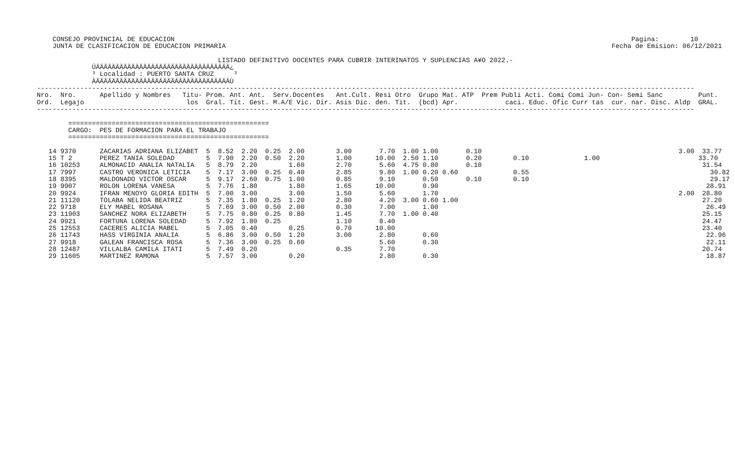CONSEJO PROVINCIAL DE EDUCACION                                                                                                                    Pagina:        10
    JUNTA DE CLASIFICACION DE EDUCACION PRIMARIA                                                                                                  Fecha de Emision: 06/12/2021

                                              LISTADO DEFINITIVO DOCENTES PARA CUBRIR INTERINATOS Y SUPLENCIAS A¥O 2022.-
              ÚÄÄÄÄÄÄÄÄÄÄÄÄÄÄÄÄÄÄÄÄÄÄÄÄÄÄÄÄÄÄÄÄÄÄ¿
              ³ Localidad : PUERTO SANTA CRUZ     ³
              ÀÄÄÄÄÄÄÄÄÄÄÄÄÄÄÄÄÄÄÄÄÄÄÄÄÄÄÄÄÄÄÄÄÄÄÙ
-----------------------------------------------------------------------------------------------------------------------------------------------------------------------
Nro.  Nro.      Apellido y Nombres   Titu- Prom. Ant. Ant.  Serv.Docentes   Ant.Cult. Resi Otro  Grupo Mat. ATP  Prem Publi Acti. Comi Comi Jun- Con- Semi Sanc         Punt.
Ord.  Legajo                          los  Gral. Tit. Gest. M.A/E Vic. Dir. Asis Dic. den. Tit.  (bcd) Apr.            caci. Educ. Ofic Curr tas  cur. nar. Disc. Aldp  GRAL.
-----------------------------------------------------------------------------------------------------------------------------------------------------------------------

        ===================================================
        CARGO:  PES DE FORMACION PARA EL TRABAJO
        ===================================================

   14 9370      ZACARIAS ADRIANA ELIZABET  5  8.52  2.20  0.25  2.00        3.00       7.70  1.00 1.00       0.10                                                  3.00  33.77
   15 T 2       PEREZ TANIA SOLEDAD        5  7.90  2.20  0.50  2.20        1.00      10.00  2.50 1.10       0.20        0.10              1.00                         33.70
   16 10253     ALMONACID ANALIA NATALIA   5  8.79  2.20        1.60        2.70       5.60  4.75 0.80       0.10                                                        31.54
   17 7997      CASTRO VERONICA LETICIA    5  7.17  3.00  0.25  0.40        2.85       9.80  1.00 0.20 0.60              0.55                                              30.82
   18 8395      MALDONADO VICTOR OSCAR     5  9.17  2.60  0.75  1.00        0.85       9.10       0.50       0.10        0.10                                              29.17
   19 9907      ROLON LORENA VANESA        5  7.76  1.80        1.80        1.65      10.00       0.90                                                                    28.91
   20 9924      IFRAN MENOYO GLORIA EDITH  5  7.00  3.00        3.00        1.50       5.60       1.70                                                             2.00  28.80
   21 11120     TOLABA NELIDA BEATRIZ      5  7.35  1.80  0.25  1.20        2.80       4.20  3.00 0.60 1.00                                                              27.20
   22 9718      ELY MABEL ROSANA           5  7.69  3.00  0.50  2.00        0.30       7.00       1.00                                                                    26.49
   23 11903     SANCHEZ NORA ELIZABETH     5  7.75  0.80  0.25  0.80        1.45       7.70  1.00 0.40                                                                   25.15
   24 9921      FORTUNA LORENA SOLEDAD     5  7.92  1.80  0.25              1.10       8.40                                                                              24.47
   25 12553     CACERES ALICIA MABEL       5  7.05  0.40        0.25        0.70      10.00                                                                              23.40
   26 11743     HASS VIRGINIA ANALIA       5  6.86  3.00  0.50  1.20        3.00       2.80       0.60                                                                    22.96
   27 9918      GALEAN FRANCISCA ROSA      5  7.36  3.00  0.25  0.60                   5.60       0.30                                                                    22.11
   28 12487     VILLALBA CAMILA ITATI      5  7.49  0.20                    0.35       7.70                                                                              20.74
   29 11605     MARTINEZ RAMONA            5  7.57  3.00        0.20                   2.80       0.30                                                                    18.87